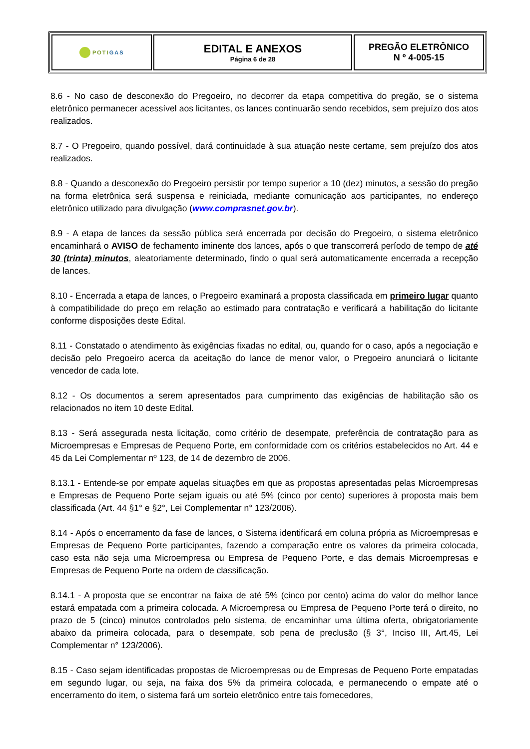| POTI GAS | EDITAL E ANEXOS Página 6 de 28 | PREGÃO ELETRÔNICO N º 4-005-15 |
8.6 - No caso de desconexão do Pregoeiro, no decorrer da etapa competitiva do pregão, se o sistema eletrônico permanecer acessível aos licitantes, os lances continuarão sendo recebidos, sem prejuízo dos atos realizados.
8.7 - O Pregoeiro, quando possível, dará continuidade à sua atuação neste certame, sem prejuízo dos atos realizados.
8.8 - Quando a desconexão do Pregoeiro persistir por tempo superior a 10 (dez) minutos, a sessão do pregão na forma eletrônica será suspensa e reiniciada, mediante comunicação aos participantes, no endereço eletrônico utilizado para divulgação (www.comprasnet.gov.br).
8.9 - A etapa de lances da sessão pública será encerrada por decisão do Pregoeiro, o sistema eletrônico encaminhará o AVISO de fechamento iminente dos lances, após o que transcorrerá período de tempo de até 30 (trinta) minutos, aleatoriamente determinado, findo o qual será automaticamente encerrada a recepção de lances.
8.10 - Encerrada a etapa de lances, o Pregoeiro examinará a proposta classificada em primeiro lugar quanto à compatibilidade do preço em relação ao estimado para contratação e verificará a habilitação do licitante conforme disposições deste Edital.
8.11 - Constatado o atendimento às exigências fixadas no edital, ou, quando for o caso, após a negociação e decisão pelo Pregoeiro acerca da aceitação do lance de menor valor, o Pregoeiro anunciará o licitante vencedor de cada lote.
8.12 - Os documentos a serem apresentados para cumprimento das exigências de habilitação são os relacionados no item 10 deste Edital.
8.13 - Será assegurada nesta licitação, como critério de desempate, preferência de contratação para as Microempresas e Empresas de Pequeno Porte, em conformidade com os critérios estabelecidos no Art. 44 e 45 da Lei Complementar nº 123, de 14 de dezembro de 2006.
8.13.1 - Entende-se por empate aquelas situações em que as propostas apresentadas pelas Microempresas e Empresas de Pequeno Porte sejam iguais ou até 5% (cinco por cento) superiores à proposta mais bem classificada (Art. 44 §1° e §2°, Lei Complementar n° 123/2006).
8.14 - Após o encerramento da fase de lances, o Sistema identificará em coluna própria as Microempresas e Empresas de Pequeno Porte participantes, fazendo a comparação entre os valores da primeira colocada, caso esta não seja uma Microempresa ou Empresa de Pequeno Porte, e das demais Microempresas e Empresas de Pequeno Porte na ordem de classificação.
8.14.1 - A proposta que se encontrar na faixa de até 5% (cinco por cento) acima do valor do melhor lance estará empatada com a primeira colocada. A Microempresa ou Empresa de Pequeno Porte terá o direito, no prazo de 5 (cinco) minutos controlados pelo sistema, de encaminhar uma última oferta, obrigatoriamente abaixo da primeira colocada, para o desempate, sob pena de preclusão (§ 3°, Inciso III, Art.45, Lei Complementar n° 123/2006).
8.15 - Caso sejam identificadas propostas de Microempresas ou de Empresas de Pequeno Porte empatadas em segundo lugar, ou seja, na faixa dos 5% da primeira colocada, e permanecendo o empate até o encerramento do item, o sistema fará um sorteio eletrônico entre tais fornecedores,